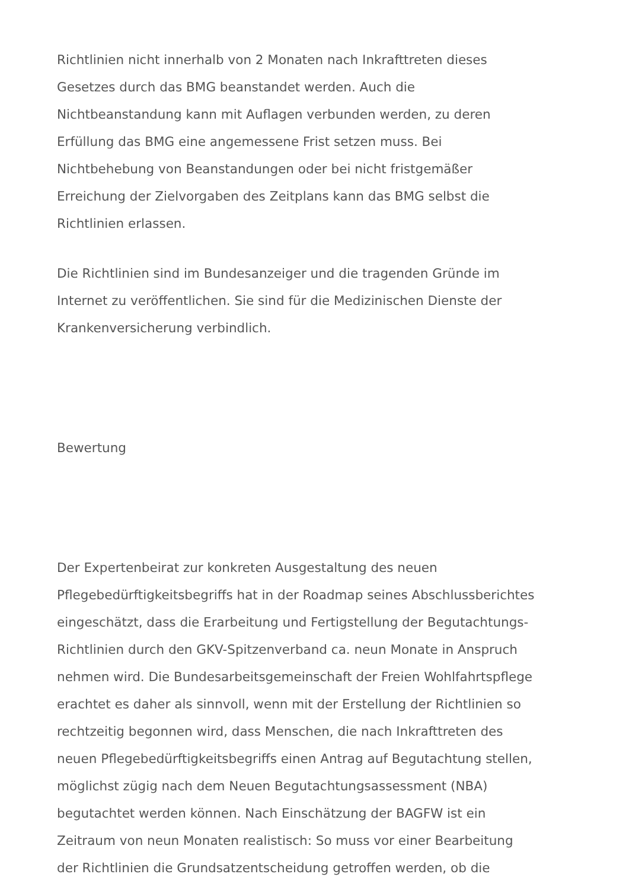Richtlinien nicht innerhalb von 2 Monaten nach Inkrafttreten dieses
Gesetzes durch das BMG beanstandet werden. Auch die
Nichtbeanstandung kann mit Auflagen verbunden werden, zu deren
Erfüllung das BMG eine angemessene Frist setzen muss. Bei
Nichtbehebung von Beanstandungen oder bei nicht fristgemäßer
Erreichung der Zielvorgaben des Zeitplans kann das BMG selbst die
Richtlinien erlassen.
Die Richtlinien sind im Bundesanzeiger und die tragenden Gründe im
Internet zu veröffentlichen. Sie sind für die Medizinischen Dienste der
Krankenversicherung verbindlich.
Bewertung
Der Expertenbeirat zur konkreten Ausgestaltung des neuen
Pflegebedürftigkeitsbegriffs hat in der Roadmap seines Abschlussberichtes
eingeschätzt, dass die Erarbeitung und Fertigstellung der Begutachtungs-
Richtlinien durch den GKV-Spitzenverband ca. neun Monate in Anspruch
nehmen wird. Die Bundesarbeitsgemeinschaft der Freien Wohlfahrtspflege
erachtet es daher als sinnvoll, wenn mit der Erstellung der Richtlinien so
rechtzeitig begonnen wird, dass Menschen, die nach Inkrafttreten des
neuen Pflegebedürftigkeitsbegriffs einen Antrag auf Begutachtung stellen,
möglichst zügig nach dem Neuen Begutachtungsassessment (NBA)
begutachtet werden können. Nach Einschätzung der BAGFW ist ein
Zeitraum von neun Monaten realistisch: So muss vor einer Bearbeitung
der Richtlinien die Grundsatzentscheidung getroffen werden, ob die